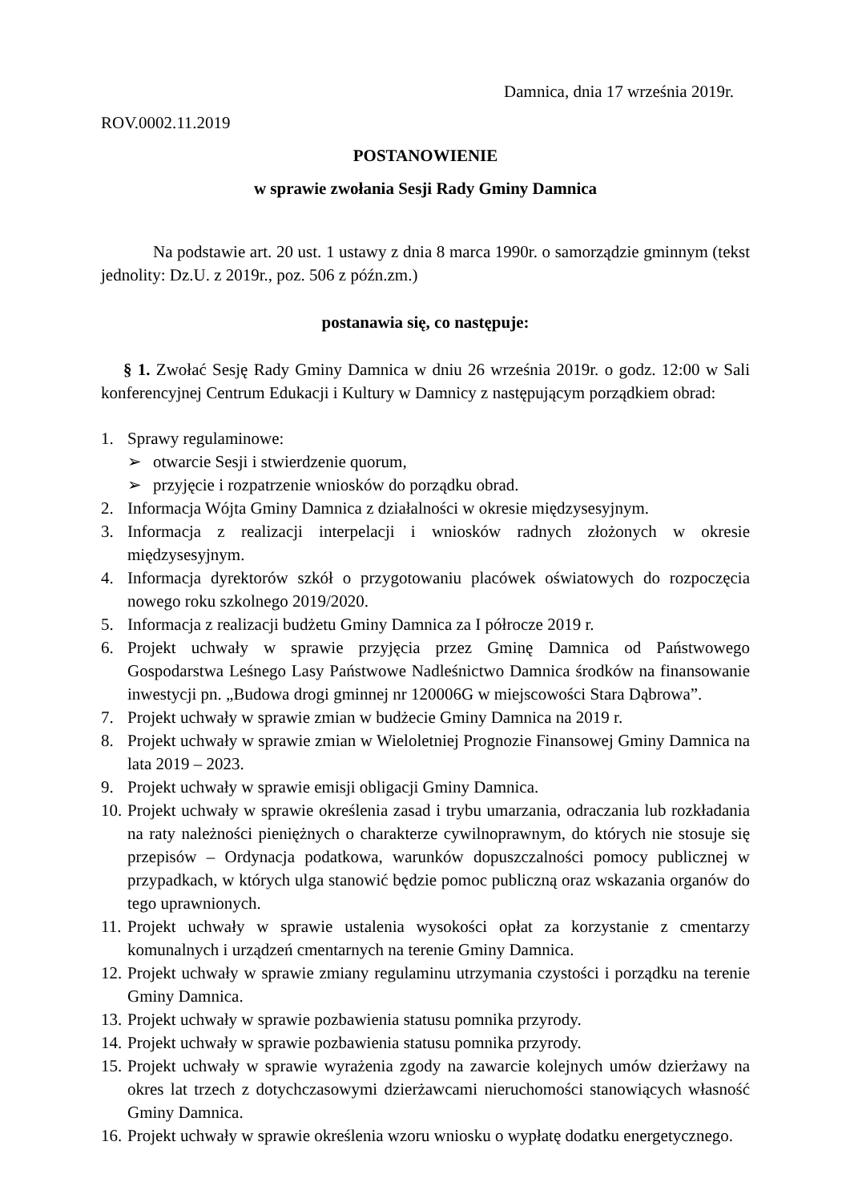Damnica, dnia 17 września 2019r.
ROV.0002.11.2019
POSTANOWIENIE
w sprawie zwołania Sesji Rady Gminy Damnica
Na podstawie art. 20 ust. 1 ustawy z dnia 8 marca 1990r. o samorządzie gminnym (tekst jednolity: Dz.U. z 2019r., poz. 506 z późn.zm.)
postanawia się, co następuje:
§ 1. Zwołać Sesję Rady Gminy Damnica w dniu 26 września 2019r. o godz. 12:00 w Sali konferencyjnej Centrum Edukacji i Kultury w Damnicy z następującym porządkiem obrad:
1. Sprawy regulaminowe:
➢ otwarcie Sesji i stwierdzenie quorum,
➢ przyjęcie i rozpatrzenie wniosków do porządku obrad.
2. Informacja Wójta Gminy Damnica z działalności w okresie międzysesyjnym.
3. Informacja z realizacji interpelacji i wniosków radnych złożonych w okresie międzysesyjnym.
4. Informacja dyrektorów szkół o przygotowaniu placówek oświatowych do rozpoczęcia nowego roku szkolnego 2019/2020.
5. Informacja z realizacji budżetu Gminy Damnica za I półrocze 2019 r.
6. Projekt uchwały w sprawie przyjęcia przez Gminę Damnica od Państwowego Gospodarstwa Leśnego Lasy Państwowe Nadleśnictwo Damnica środków na finansowanie inwestycji pn. „Budowa drogi gminnej nr 120006G w miejscowości Stara Dąbrowa”.
7. Projekt uchwały w sprawie zmian w budżecie Gminy Damnica na 2019 r.
8. Projekt uchwały w sprawie zmian w Wieloletniej Prognozie Finansowej Gminy Damnica na lata 2019 – 2023.
9. Projekt uchwały w sprawie emisji obligacji Gminy Damnica.
10. Projekt uchwały w sprawie określenia zasad i trybu umarzania, odraczania lub rozkładania na raty należności pieniężnych o charakterze cywilnoprawnym, do których nie stosuje się przepisów – Ordynacja podatkowa, warunków dopuszczalności pomocy publicznej w przypadkach, w których ulga stanowić będzie pomoc publiczną oraz wskazania organów do tego uprawnionych.
11. Projekt uchwały w sprawie ustalenia wysokości opłat za korzystanie z cmentarzy komunalnych i urządzeń cmentarnych na terenie Gminy Damnica.
12. Projekt uchwały w sprawie zmiany regulaminu utrzymania czystości i porządku na terenie Gminy Damnica.
13. Projekt uchwały w sprawie pozbawienia statusu pomnika przyrody.
14. Projekt uchwały w sprawie pozbawienia statusu pomnika przyrody.
15. Projekt uchwały w sprawie wyrażenia zgody na zawarcie kolejnych umów dzierżawy na okres lat trzech z dotychczasowymi dzierżawcami nieruchomości stanowiących własność Gminy Damnica.
16. Projekt uchwały w sprawie określenia wzoru wniosku o wypłatę dodatku energetycznego.